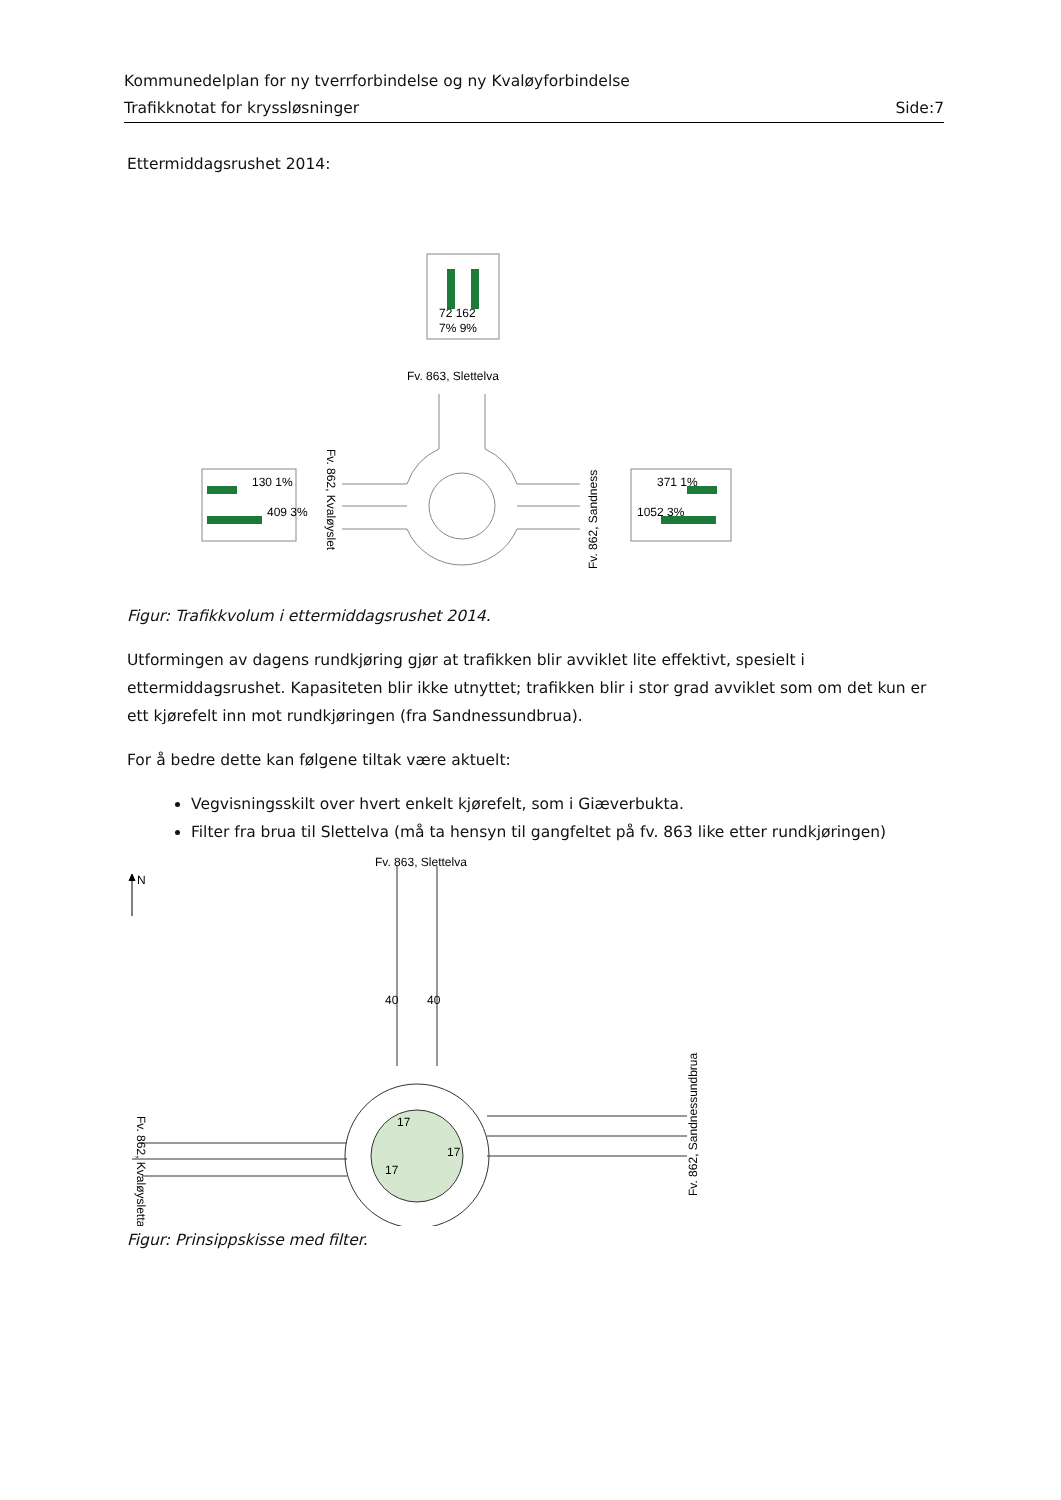Kommunedelplan for ny tverrforbindelse og ny Kvaløyforbindelse
Trafikknotat for kryssløsninger Side:7
Ettermiddagsrushet 2014:
72 162
7% 9%
Fv. 863, Slettelva
130 1%
409 3%
371 1%
1052 3%
Fv. 862, Kvaløyslet
Fv. 862, Sandness
Figur: Trafikkvolum i ettermiddagsrushet 2014.
Utformingen av dagens rundkjøring gjør at trafikken blir avviklet lite effektivt, spesielt i ettermiddagsrushet. Kapasiteten blir ikke utnyttet; trafikken blir i stor grad avviklet som om det kun er ett kjørefelt inn mot rundkjøringen (fra Sandnessundbrua).
For å bedre dette kan følgene tiltak være aktuelt:
Vegvisningsskilt over hvert enkelt kjørefelt, som i Giæverbukta.
Filter fra brua til Slettelva (må ta hensyn til gangfeltet på fv. 863 like etter rundkjøringen)
N
Fv. 863, Slettelva
17
17
17
40
40
Fv. 862, Kvaløysletta
Fv. 862, Sandnessundbrua
Figur: Prinsippskisse med filter.